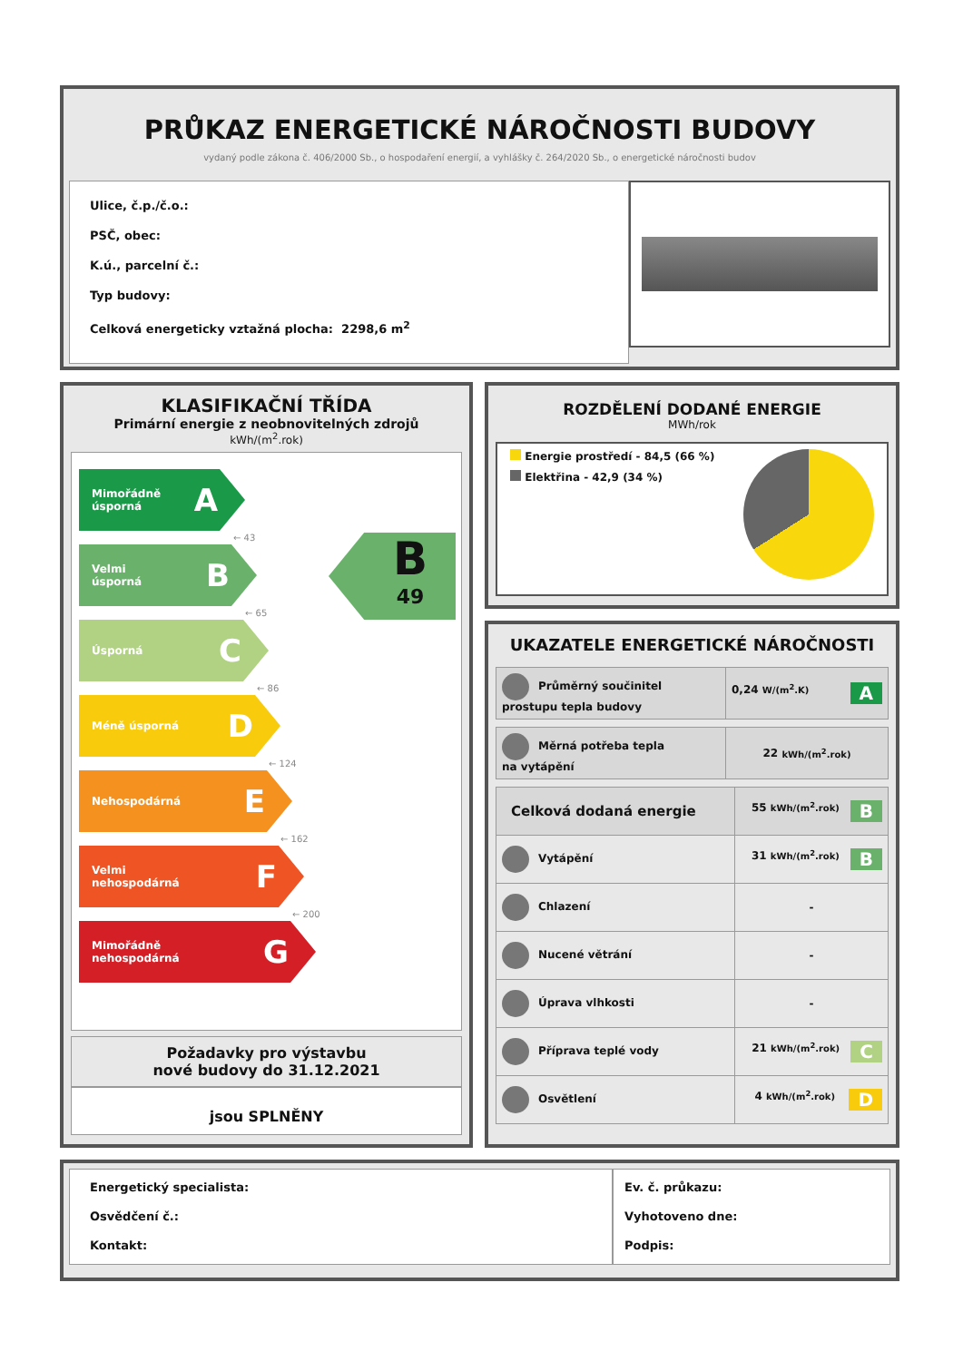PRŮKAZ ENERGETICKÉ NÁROČNOSTI BUDOVY
vydaný podle zákona č. 406/2000 Sb., o hospodaření energií, a vyhlášky č. 264/2020 Sb., o energetické náročnosti budov
Ulice, č.p./č.o.:
PSČ, obec:
K.ú., parcelní č.:
Typ budovy:
Celková energeticky vztažná plocha: 2298,6 m<sup>2</sup>
KLASIFIKAČNÍ TŘÍDA
Primární energie z neobnovitelných zdrojů
kWh/(m<sup>2</sup>.rok)
Mimořádně
úsporná A
← 43
Velmi
úsporná B
← 65
Úsporná C
← 86
Méně úsporná D
← 124
Nehospodárná E
← 162
Velmi
nehospodárná F
← 200
Mimořádně
nehospodárná G
B
49
Požadavky pro výstavbu
nové budovy do 31.12.2021
jsou SPLNĚNY
ROZDĚLENÍ DODANÉ ENERGIE
MWh/rok
Energie prostředí - 84,5 (66 %)
Elektřina - 42,9 (34 %)
UKAZATELE ENERGETICKÉ NÁROČNOSTI
| Průměrný součinitel prostupu tepla budovy | 0,24 W/(m<sup>2</sup>.K) A |
| Měrná potřeba tepla na vytápění | 22 kWh/(m<sup>2</sup>.rok) |
| Celková dodaná energie | 55 kWh/(m<sup>2</sup>.rok) B |
| Vytápění | 31 kWh/(m<sup>2</sup>.rok) B |
| Chlazení | - |
| Nucené větrání | - |
| Úprava vlhkosti | - |
| Příprava teplé vody | 21 kWh/(m<sup>2</sup>.rok) C |
| Osvětlení | 4 kWh/(m<sup>2</sup>.rok) D |
Energetický specialista:
Osvědčení č.:
Kontakt:
Ev. č. průkazu:
Vyhotoveno dne:
Podpis: